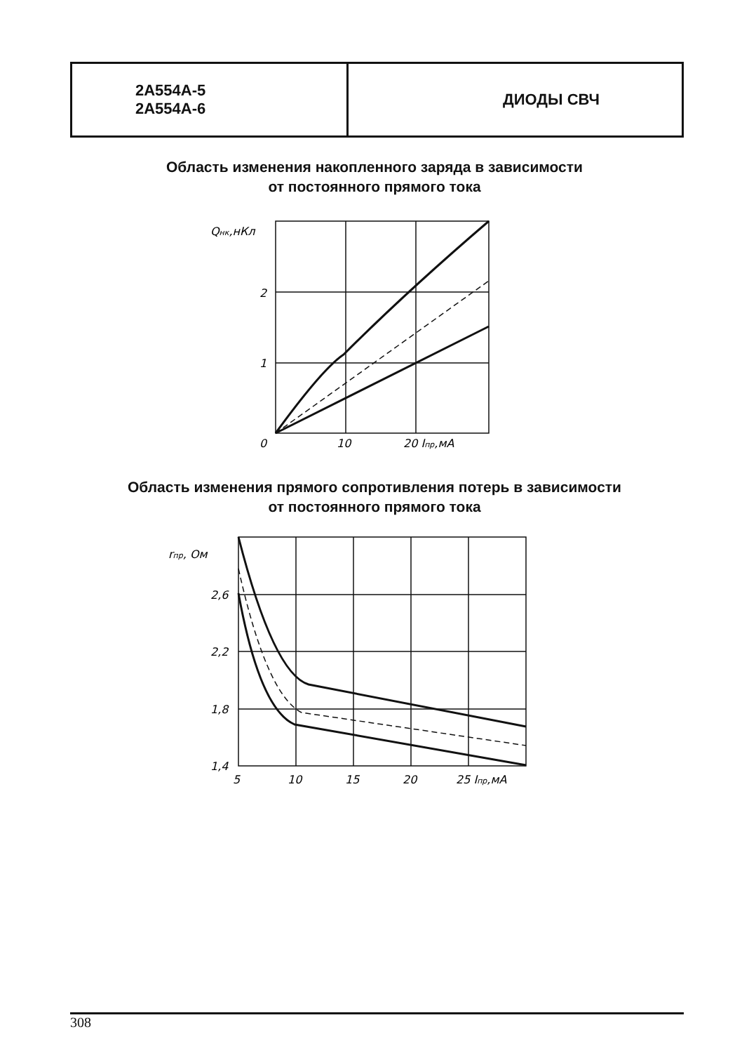| 2А554А-5 2А554А-6 | ДИОДЫ СВЧ |
Область изменения накопленного заряда в зависимости
от постоянного прямого тока
Qнк,нКл
2
1
0
10
20 Iпр,мА
Область изменения прямого сопротивления потерь в зависимости
от постоянного прямого тока
rпр, Ом
2,6
2,2
1,8
1,4
5
10
15
20
25 Iпр,мА
308